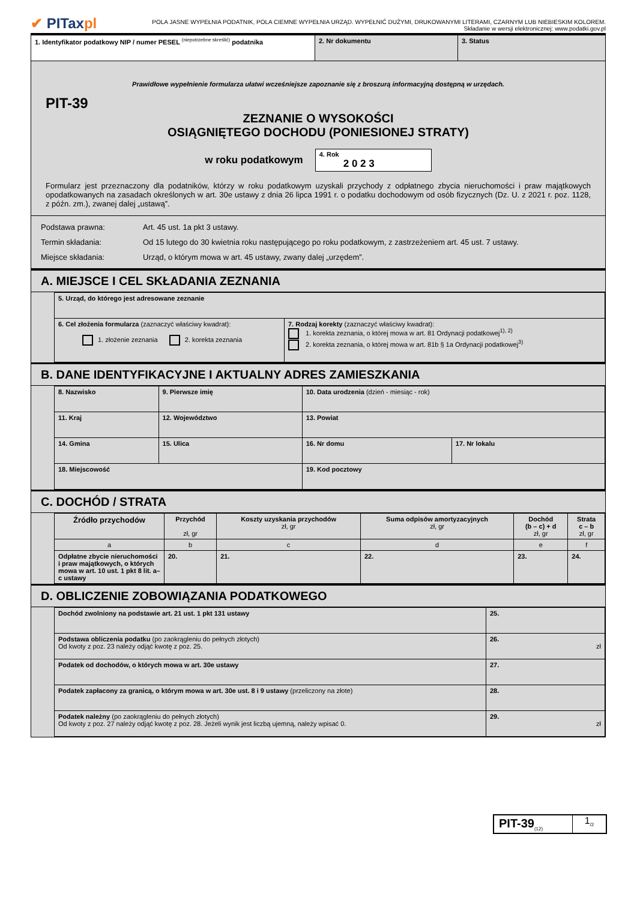✔ PITaxpl
POLA JASNE WYPEŁNIA PODATNIK, POLA CIEMNE WYPEŁNIA URZĄD. WYPEŁNIĆ DUŻYMI, DRUKOWANYMI LITERAMI, CZARNYM LUB NIEBIESKIM KOLOREM.
Składanie w wersji elektronicznej: www.podatki.gov.pl
| 1. Identyfikator podatkowy NIP / numer PESEL <sup>(niepotrzebne skreślić)</sup> podatnika | 2. Nr dokumentu | 3. Status |
Prawidłowe wypełnienie formularza ułatwi wcześniejsze zapoznanie się z broszurą informacyjną dostępną w urzędach.
PIT-39
ZEZNANIE O WYSOKOŚCI
OSIĄGNIĘTEGO DOCHODU (PONIESIONEJ STRATY)
w roku podatkowym 4. Rok
2 0 2 3
Formularz jest przeznaczony dla podatników, którzy w roku podatkowym uzyskali przychody z odpłatnego zbycia nieruchomości i praw majątkowych opodatkowanych na zasadach określonych w art. 30e ustawy z dnia 26 lipca 1991 r. o podatku dochodowym od osób fizycznych (Dz. U. z 2021 r. poz. 1128, z późn. zm.), zwanej dalej „ustawą”.
Podstawa prawna: Art. 45 ust. 1a pkt 3 ustawy.
Termin składania: Od 15 lutego do 30 kwietnia roku następującego po roku podatkowym, z zastrzeżeniem art. 45 ust. 7 ustawy.
Miejsce składania: Urząd, o którym mowa w art. 45 ustawy, zwany dalej „urzędem”.
A. MIEJSCE I CEL SKŁADANIA ZEZNANIA
| 5. Urząd, do którego jest adresowane zeznanie | |
| 6. Cel złożenia formularza (zaznaczyć właściwy kwadrat): 1. złożenie zeznania 2. korekta zeznania | 7. Rodzaj korekty (zaznaczyć właściwy kwadrat): 1. korekta zeznania, o której mowa w art. 81 Ordynacji podatkowej<sup>1), 2)</sup> 2. korekta zeznania, o której mowa w art. 81b § 1a Ordynacji podatkowej<sup>3)</sup> |
B. DANE IDENTYFIKACYJNE I AKTUALNY ADRES ZAMIESZKANIA
| 8. Nazwisko | | 9. Pierwsze imię | 10. Data urodzenia (dzień - miesiąc - rok) | |
| 11. Kraj | 12. Województwo | | 13. Powiat | |
| 14. Gmina | 15. Ulica | | 16. Nr domu | 17. Nr lokalu |
| 18. Miejscowość | | | 19. Kod pocztowy | |
C. DOCHÓD / STRATA
| Źródło przychodów | Przychód zł, gr | Koszty uzyskania przychodów zł, gr | Suma odpisów amortyzacyjnych zł, gr | Dochód (b – c) + d zł, gr | Strata c – b zł, gr |
| --- | --- | --- | --- | --- | --- |
| a | b | c | d | e | f |
| Odpłatne zbycie nieruchomości i praw majątkowych, o których mowa w art. 10 ust. 1 pkt 8 lit. a–c ustawy | 20. | 21. | 22. | 23. | 24. |
D. OBLICZENIE ZOBOWIĄZANIA PODATKOWEGO
| Dochód zwolniony na podstawie art. 21 ust. 1 pkt 131 ustawy | 25. |
| Podstawa obliczenia podatku (po zaokrągleniu do pełnych złotych) Od kwoty z poz. 23 należy odjąć kwotę z poz. 25. | 26. zł |
| Podatek od dochodów, o których mowa w art. 30e ustawy | 27. |
| Podatek zapłacony za granicą, o którym mowa w art. 30e ust. 8 i 9 ustawy (przeliczony na złote) | 28. |
| Podatek należny (po zaokrągleniu do pełnych złotych) Od kwoty z poz. 27 należy odjąć kwotę z poz. 28. Jeżeli wynik jest liczbą ujemną, należy wpisać 0. | 29. zł |
PIT-39<sub>(12)</sub>
1<sub>/2</sub>